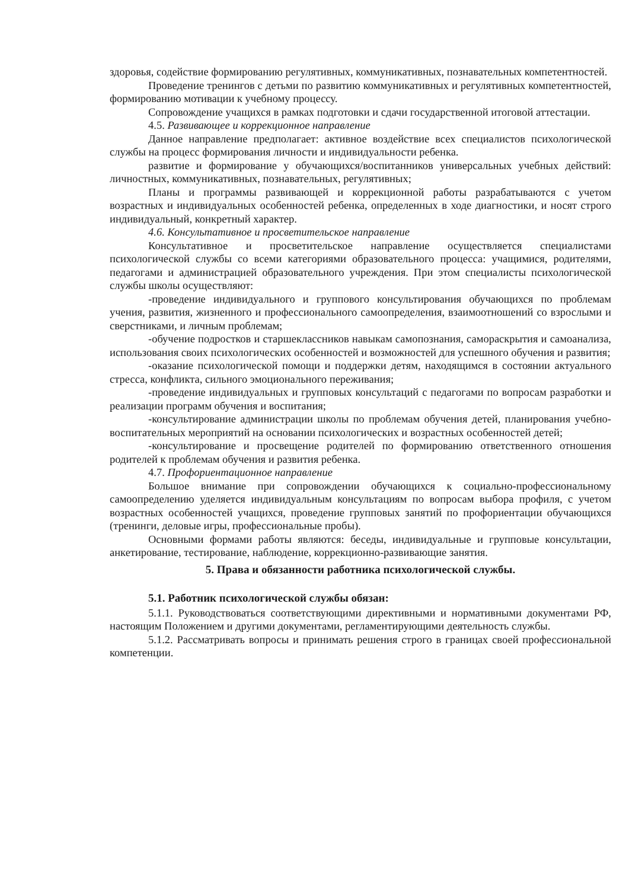здоровья, содействие формированию регулятивных, коммуникативных, познавательных компетентностей.
Проведение тренингов с детьми по развитию коммуникативных и регулятивных компетентностей, формированию мотивации к учебному процессу.
Сопровождение учащихся в рамках подготовки и сдачи государственной итоговой аттестации.
4.5. Развивающее и коррекционное направление
Данное направление предполагает: активное воздействие всех специалистов психологической службы на процесс формирования личности и индивидуальности ребенка.
развитие и формирование у обучающихся/воспитанников универсальных учебных действий: личностных, коммуникативных, познавательных, регулятивных;
Планы и программы развивающей и коррекционной работы разрабатываются с учетом возрастных и индивидуальных особенностей ребенка, определенных в ходе диагностики, и носят строго индивидуальный, конкретный характер.
4.6. Консультативное и просветительское направление
Консультативное и просветительское направление осуществляется специалистами психологической службы со всеми категориями образовательного процесса: учащимися, родителями, педагогами и администрацией образовательного учреждения. При этом специалисты психологической службы школы осуществляют:
-проведение индивидуального и группового консультирования обучающихся по проблемам учения, развития, жизненного и профессионального самоопределения, взаимоотношений со взрослыми и сверстниками, и личным проблемам;
-обучение подростков и старшеклассников навыкам самопознания, самораскрытия и самоанализа, использования своих психологических особенностей и возможностей для успешного обучения и развития;
-оказание психологической помощи и поддержки детям, находящимся в состоянии актуального стресса, конфликта, сильного эмоционального переживания;
-проведение индивидуальных и групповых консультаций с педагогами по вопросам разработки и реализации программ обучения и воспитания;
-консультирование администрации школы по проблемам обучения детей, планирования учебно-воспитательных мероприятий на основании психологических и возрастных особенностей детей;
-консультирование и просвещение родителей по формированию ответственного отношения родителей к проблемам обучения и развития ребенка.
4.7. Профориентационное направление
Большое внимание при сопровождении обучающихся к социально-профессиональному самоопределению уделяется индивидуальным консультациям по вопросам выбора профиля, с учетом возрастных особенностей учащихся, проведение групповых занятий по профориентации обучающихся (тренинги, деловые игры, профессиональные пробы).
Основными формами работы являются: беседы, индивидуальные и групповые консультации, анкетирование, тестирование, наблюдение, коррекционно-развивающие занятия.
5. Права и обязанности работника психологической службы.
5.1. Работник психологической службы обязан:
5.1.1. Руководствоваться соответствующими директивными и нормативными документами РФ, настоящим Положением и другими документами, регламентирующими деятельность службы.
5.1.2. Рассматривать вопросы и принимать решения строго в границах своей профессиональной компетенции.